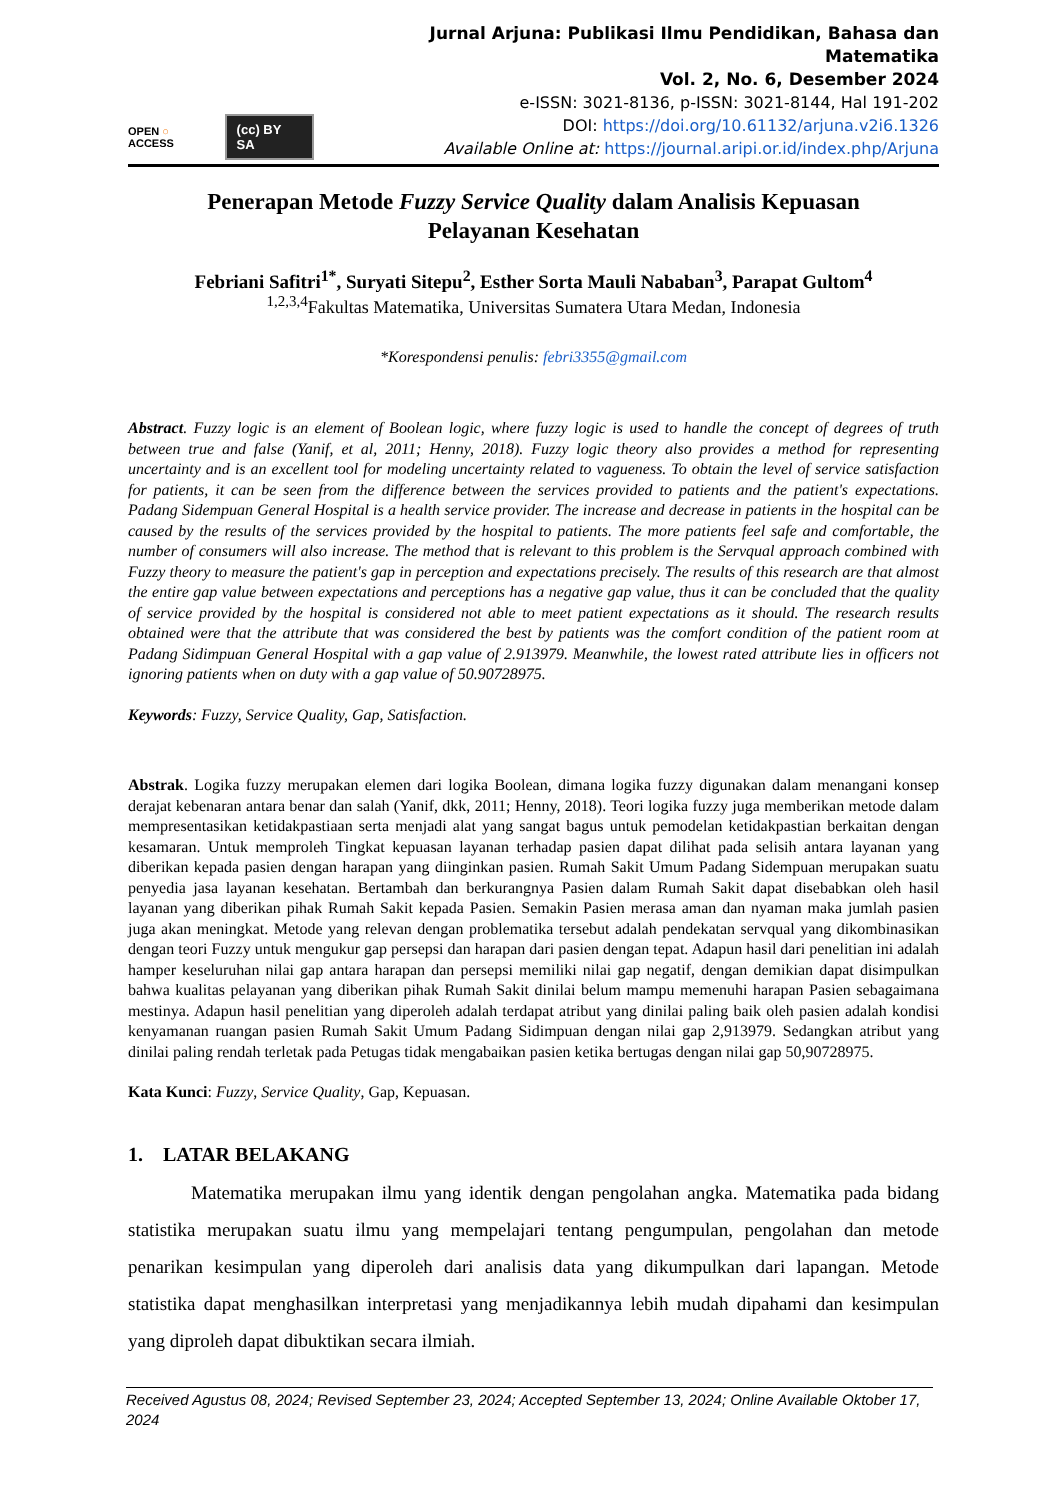OPEN ○ ACCESS (cc) BY SA
Jurnal Arjuna: Publikasi Ilmu Pendidikan, Bahasa dan Matematika
Vol. 2, No. 6, Desember 2024
e-ISSN: 3021-8136, p-ISSN: 3021-8144, Hal 191-202
DOI: https://doi.org/10.61132/arjuna.v2i6.1326
Available Online at: https://journal.aripi.or.id/index.php/Arjuna
Penerapan Metode Fuzzy Service Quality dalam Analisis Kepuasan
Pelayanan Kesehatan
Febriani Safitri<sup>1*</sup>, Suryati Sitepu<sup>2</sup>, Esther Sorta Mauli Nababan<sup>3</sup>, Parapat Gultom<sup>4</sup>
<sup>1,2,3,4</sup>Fakultas Matematika, Universitas Sumatera Utara Medan, Indonesia
*Korespondensi penulis: febri3355@gmail.com
Abstract. Fuzzy logic is an element of Boolean logic, where fuzzy logic is used to handle the concept of degrees of truth between true and false (Yanif, et al, 2011; Henny, 2018). Fuzzy logic theory also provides a method for representing uncertainty and is an excellent tool for modeling uncertainty related to vagueness. To obtain the level of service satisfaction for patients, it can be seen from the difference between the services provided to patients and the patient's expectations. Padang Sidempuan General Hospital is a health service provider. The increase and decrease in patients in the hospital can be caused by the results of the services provided by the hospital to patients. The more patients feel safe and comfortable, the number of consumers will also increase. The method that is relevant to this problem is the Servqual approach combined with Fuzzy theory to measure the patient's gap in perception and expectations precisely. The results of this research are that almost the entire gap value between expectations and perceptions has a negative gap value, thus it can be concluded that the quality of service provided by the hospital is considered not able to meet patient expectations as it should. The research results obtained were that the attribute that was considered the best by patients was the comfort condition of the patient room at Padang Sidimpuan General Hospital with a gap value of 2.913979. Meanwhile, the lowest rated attribute lies in officers not ignoring patients when on duty with a gap value of 50.90728975.
Keywords: Fuzzy, Service Quality, Gap, Satisfaction.
Abstrak. Logika fuzzy merupakan elemen dari logika Boolean, dimana logika fuzzy digunakan dalam menangani konsep derajat kebenaran antara benar dan salah (Yanif, dkk, 2011; Henny, 2018). Teori logika fuzzy juga memberikan metode dalam mempresentasikan ketidakpastiaan serta menjadi alat yang sangat bagus untuk pemodelan ketidakpastian berkaitan dengan kesamaran. Untuk memproleh Tingkat kepuasan layanan terhadap pasien dapat dilihat pada selisih antara layanan yang diberikan kepada pasien dengan harapan yang diinginkan pasien. Rumah Sakit Umum Padang Sidempuan merupakan suatu penyedia jasa layanan kesehatan. Bertambah dan berkurangnya Pasien dalam Rumah Sakit dapat disebabkan oleh hasil layanan yang diberikan pihak Rumah Sakit kepada Pasien. Semakin Pasien merasa aman dan nyaman maka jumlah pasien juga akan meningkat. Metode yang relevan dengan problematika tersebut adalah pendekatan servqual yang dikombinasikan dengan teori Fuzzy untuk mengukur gap persepsi dan harapan dari pasien dengan tepat. Adapun hasil dari penelitian ini adalah hamper keseluruhan nilai gap antara harapan dan persepsi memiliki nilai gap negatif, dengan demikian dapat disimpulkan bahwa kualitas pelayanan yang diberikan pihak Rumah Sakit dinilai belum mampu memenuhi harapan Pasien sebagaimana mestinya. Adapun hasil penelitian yang diperoleh adalah terdapat atribut yang dinilai paling baik oleh pasien adalah kondisi kenyamanan ruangan pasien Rumah Sakit Umum Padang Sidimpuan dengan nilai gap 2,913979. Sedangkan atribut yang dinilai paling rendah terletak pada Petugas tidak mengabaikan pasien ketika bertugas dengan nilai gap 50,90728975.
Kata Kunci: Fuzzy, Service Quality, Gap, Kepuasan.
1. LATAR BELAKANG
Matematika merupakan ilmu yang identik dengan pengolahan angka. Matematika pada bidang statistika merupakan suatu ilmu yang mempelajari tentang pengumpulan, pengolahan dan metode penarikan kesimpulan yang diperoleh dari analisis data yang dikumpulkan dari lapangan. Metode statistika dapat menghasilkan interpretasi yang menjadikannya lebih mudah dipahami dan kesimpulan yang diproleh dapat dibuktikan secara ilmiah.
Received Agustus 08, 2024; Revised September 23, 2024; Accepted September 13, 2024; Online Available Oktober 17, 2024